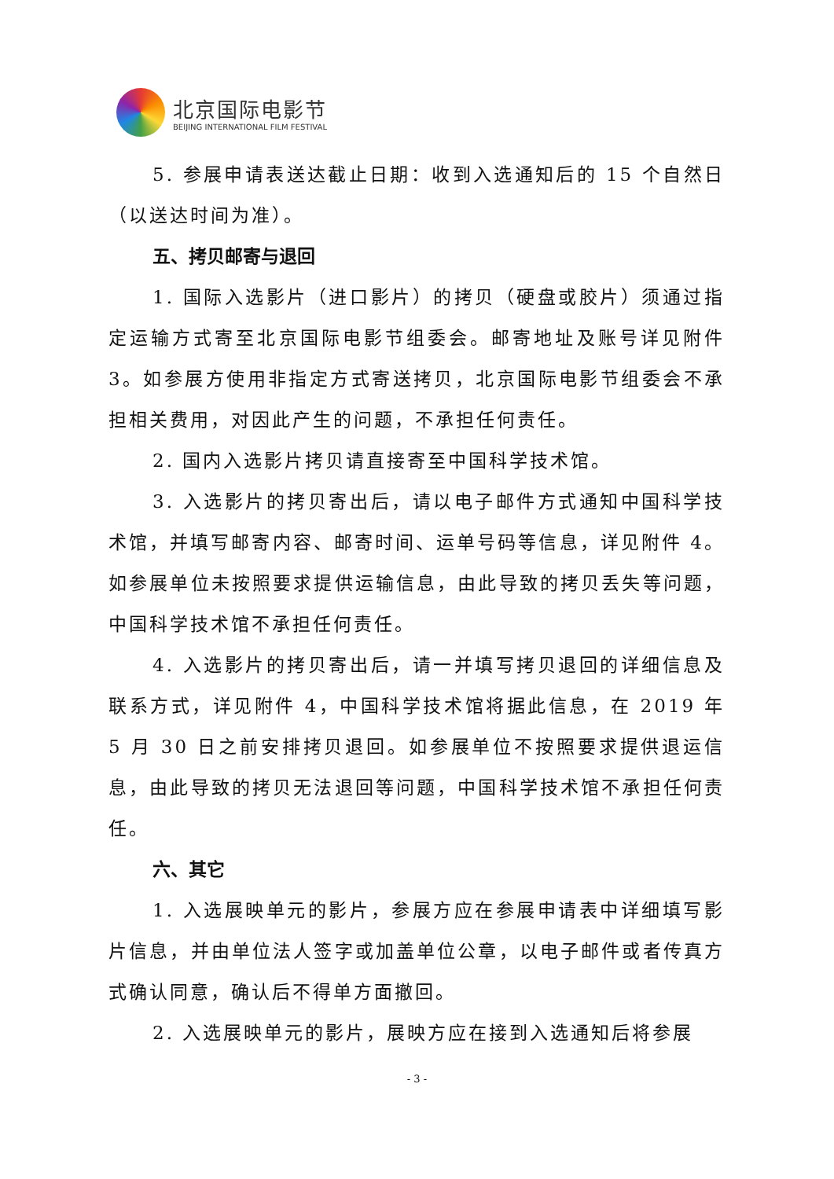北京国际电影节
BEIJING INTERNATIONAL FILM FESTIVAL
5. 参展申请表送达截止日期：收到入选通知后的 15 个自然日（以送达时间为准）。
五、拷贝邮寄与退回
1. 国际入选影片（进口影片）的拷贝（硬盘或胶片）须通过指定运输方式寄至北京国际电影节组委会。邮寄地址及账号详见附件 3。如参展方使用非指定方式寄送拷贝，北京国际电影节组委会不承担相关费用，对因此产生的问题，不承担任何责任。
2. 国内入选影片拷贝请直接寄至中国科学技术馆。
3. 入选影片的拷贝寄出后，请以电子邮件方式通知中国科学技术馆，并填写邮寄内容、邮寄时间、运单号码等信息，详见附件 4。如参展单位未按照要求提供运输信息，由此导致的拷贝丢失等问题，中国科学技术馆不承担任何责任。
4. 入选影片的拷贝寄出后，请一并填写拷贝退回的详细信息及联系方式，详见附件 4，中国科学技术馆将据此信息，在 2019 年 5 月 30 日之前安排拷贝退回。如参展单位不按照要求提供退运信息，由此导致的拷贝无法退回等问题，中国科学技术馆不承担任何责任。
六、其它
1. 入选展映单元的影片，参展方应在参展申请表中详细填写影片信息，并由单位法人签字或加盖单位公章，以电子邮件或者传真方式确认同意，确认后不得单方面撤回。
2. 入选展映单元的影片，展映方应在接到入选通知后将参展
- 3 -